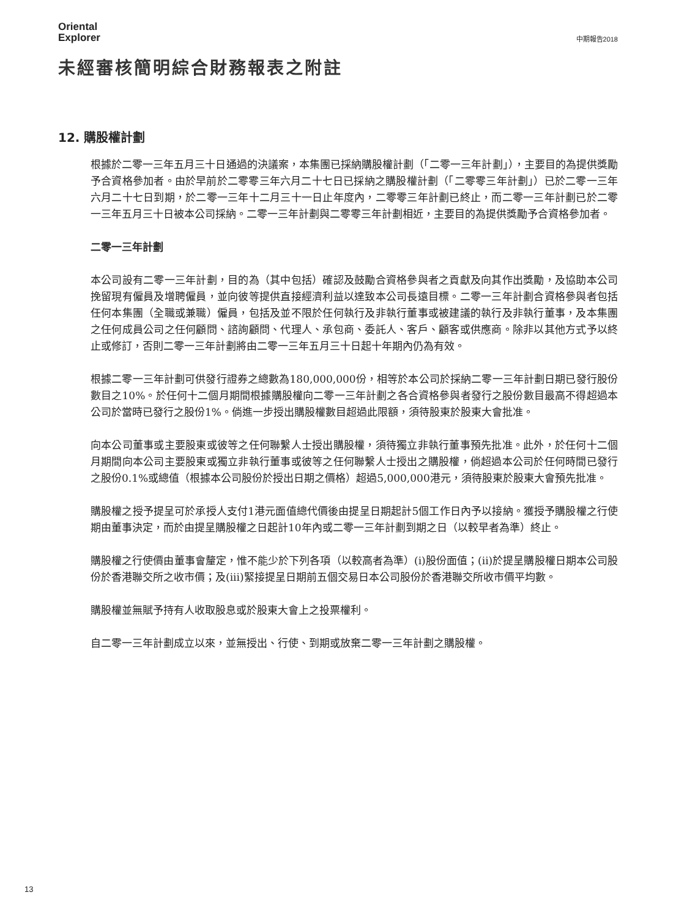Oriental
Explorer
中期報告2018
未經審核簡明綜合財務報表之附註
12. 購股權計劃
根據於二零一三年五月三十日通過的決議案，本集團已採納購股權計劃（「二零一三年計劃」），主要目的為提供獎勵予合資格參加者。由於早前於二零零三年六月二十七日已採納之購股權計劃（「二零零三年計劃」）已於二零一三年六月二十七日到期，於二零一三年十二月三十一日止年度內，二零零三年計劃已終止，而二零一三年計劃已於二零一三年五月三十日被本公司採納。二零一三年計劃與二零零三年計劃相近，主要目的為提供獎勵予合資格參加者。
二零一三年計劃
本公司設有二零一三年計劃，目的為（其中包括）確認及鼓勵合資格參與者之貢獻及向其作出獎勵，及協助本公司挽留現有僱員及增聘僱員，並向彼等提供直接經濟利益以達致本公司長遠目標。二零一三年計劃合資格參與者包括任何本集團（全職或兼職）僱員，包括及並不限於任何執行及非執行董事或被建議的執行及非執行董事，及本集團之任何成員公司之任何顧問、諮詢顧問、代理人、承包商、委託人、客戶、顧客或供應商。除非以其他方式予以終止或修訂，否則二零一三年計劃將由二零一三年五月三十日起十年期內仍為有效。
根據二零一三年計劃可供發行證券之總數為180,000,000份，相等於本公司於採納二零一三年計劃日期已發行股份數目之10%。於任何十二個月期間根據購股權向二零一三年計劃之各合資格參與者發行之股份數目最高不得超過本公司於當時已發行之股份1%。倘進一步授出購股權數目超過此限額，須待股東於股東大會批准。
向本公司董事或主要股東或彼等之任何聯繫人士授出購股權，須待獨立非執行董事預先批准。此外，於任何十二個月期間向本公司主要股東或獨立非執行董事或彼等之任何聯繫人士授出之購股權，倘超過本公司於任何時間已發行之股份0.1%或總值（根據本公司股份於授出日期之價格）超過5,000,000港元，須待股東於股東大會預先批准。
購股權之授予提呈可於承授人支付1港元面值總代價後由提呈日期起計5個工作日內予以接納。獲授予購股權之行使期由董事決定，而於由提呈購股權之日起計10年內或二零一三年計劃到期之日（以較早者為準）終止。
購股權之行使價由董事會釐定，惟不能少於下列各項（以較高者為準）(i)股份面值；(ii)於提呈購股權日期本公司股份於香港聯交所之收市價；及(iii)緊接提呈日期前五個交易日本公司股份於香港聯交所收市價平均數。
購股權並無賦予持有人收取股息或於股東大會上之投票權利。
自二零一三年計劃成立以來，並無授出、行使、到期或放棄二零一三年計劃之購股權。
13